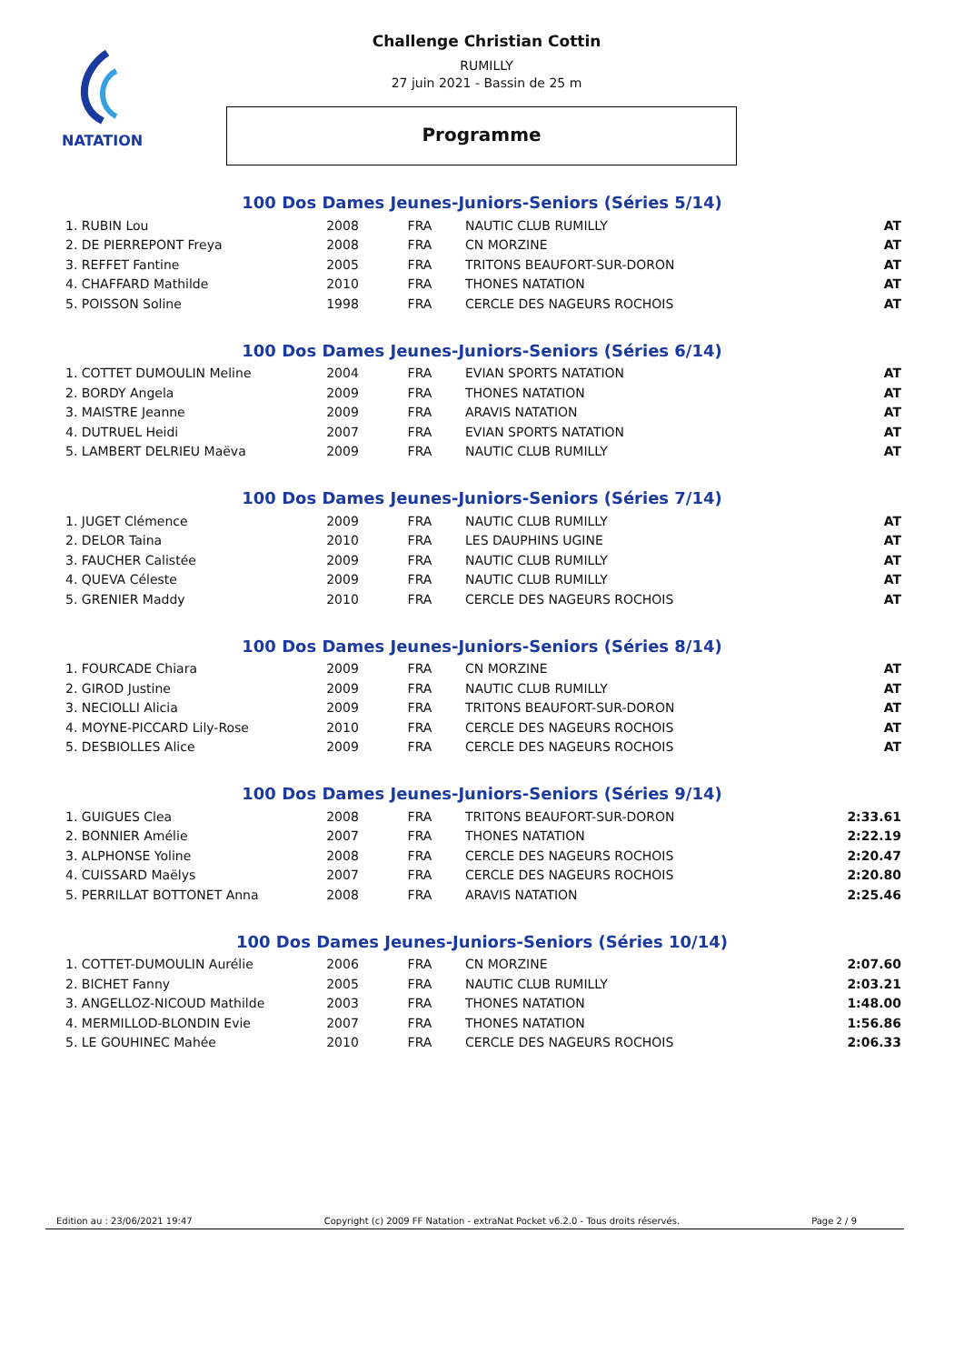NATATION
Challenge Christian Cottin
RUMILLY
27 juin 2021 - Bassin de 25 m
Programme
100 Dos Dames Jeunes-Juniors-Seniors (Séries 5/14)
| 1. RUBIN Lou | 2008 | FRA | NAUTIC CLUB RUMILLY | AT |
| 2. DE PIERREPONT Freya | 2008 | FRA | CN MORZINE | AT |
| 3. REFFET Fantine | 2005 | FRA | TRITONS BEAUFORT-SUR-DORON | AT |
| 4. CHAFFARD Mathilde | 2010 | FRA | THONES NATATION | AT |
| 5. POISSON Soline | 1998 | FRA | CERCLE DES NAGEURS ROCHOIS | AT |
100 Dos Dames Jeunes-Juniors-Seniors (Séries 6/14)
| 1. COTTET DUMOULIN Meline | 2004 | FRA | EVIAN SPORTS NATATION | AT |
| 2. BORDY Angela | 2009 | FRA | THONES NATATION | AT |
| 3. MAISTRE Jeanne | 2009 | FRA | ARAVIS NATATION | AT |
| 4. DUTRUEL Heidi | 2007 | FRA | EVIAN SPORTS NATATION | AT |
| 5. LAMBERT DELRIEU Maëva | 2009 | FRA | NAUTIC CLUB RUMILLY | AT |
100 Dos Dames Jeunes-Juniors-Seniors (Séries 7/14)
| 1. JUGET Clémence | 2009 | FRA | NAUTIC CLUB RUMILLY | AT |
| 2. DELOR Taina | 2010 | FRA | LES DAUPHINS UGINE | AT |
| 3. FAUCHER Calistée | 2009 | FRA | NAUTIC CLUB RUMILLY | AT |
| 4. QUEVA Céleste | 2009 | FRA | NAUTIC CLUB RUMILLY | AT |
| 5. GRENIER Maddy | 2010 | FRA | CERCLE DES NAGEURS ROCHOIS | AT |
100 Dos Dames Jeunes-Juniors-Seniors (Séries 8/14)
| 1. FOURCADE Chiara | 2009 | FRA | CN MORZINE | AT |
| 2. GIROD Justine | 2009 | FRA | NAUTIC CLUB RUMILLY | AT |
| 3. NECIOLLI Alicia | 2009 | FRA | TRITONS BEAUFORT-SUR-DORON | AT |
| 4. MOYNE-PICCARD Lily-Rose | 2010 | FRA | CERCLE DES NAGEURS ROCHOIS | AT |
| 5. DESBIOLLES Alice | 2009 | FRA | CERCLE DES NAGEURS ROCHOIS | AT |
100 Dos Dames Jeunes-Juniors-Seniors (Séries 9/14)
| 1. GUIGUES Clea | 2008 | FRA | TRITONS BEAUFORT-SUR-DORON | 2:33.61 |
| 2. BONNIER Amélie | 2007 | FRA | THONES NATATION | 2:22.19 |
| 3. ALPHONSE Yoline | 2008 | FRA | CERCLE DES NAGEURS ROCHOIS | 2:20.47 |
| 4. CUISSARD Maëlys | 2007 | FRA | CERCLE DES NAGEURS ROCHOIS | 2:20.80 |
| 5. PERRILLAT BOTTONET Anna | 2008 | FRA | ARAVIS NATATION | 2:25.46 |
100 Dos Dames Jeunes-Juniors-Seniors (Séries 10/14)
| 1. COTTET-DUMOULIN Aurélie | 2006 | FRA | CN MORZINE | 2:07.60 |
| 2. BICHET Fanny | 2005 | FRA | NAUTIC CLUB RUMILLY | 2:03.21 |
| 3. ANGELLOZ-NICOUD Mathilde | 2003 | FRA | THONES NATATION | 1:48.00 |
| 4. MERMILLOD-BLONDIN Evie | 2007 | FRA | THONES NATATION | 1:56.86 |
| 5. LE GOUHINEC Mahée | 2010 | FRA | CERCLE DES NAGEURS ROCHOIS | 2:06.33 |
Edition au : 23/06/2021 19:47 Copyright (c) 2009 FF Natation - extraNat Pocket v6.2.0 - Tous droits réservés. Page 2 / 9